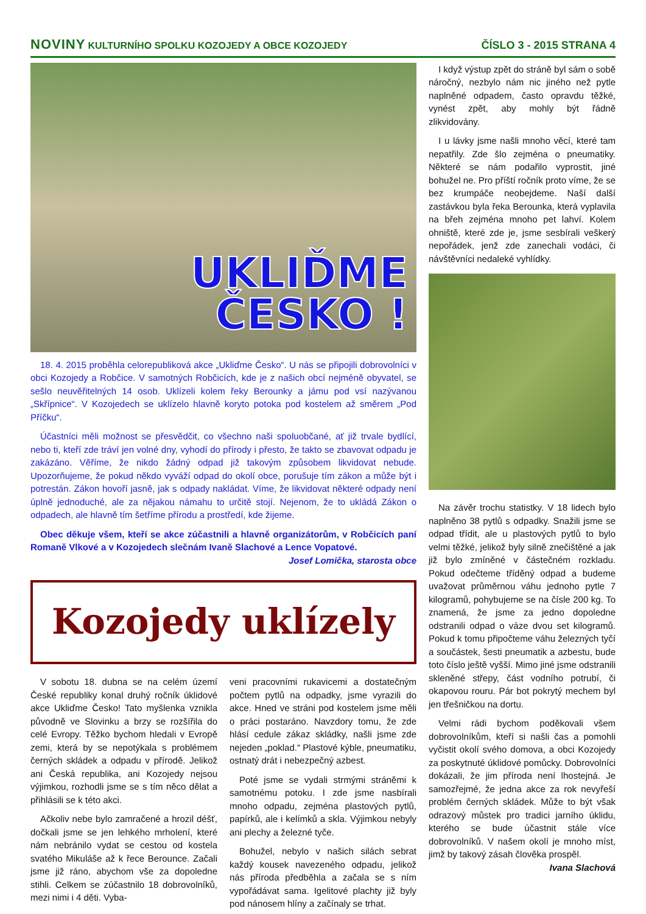NOVINY KULTURNÍHO SPOLKU KOZOJEDY A OBCE KOZOJEDY
ČÍSLO 3 - 2015 STRANA 4
UKLIĎME
ČESKO !
18. 4. 2015 proběhla celorepubliková akce „Ukliďme Česko“. U nás se připojili dobrovolníci v obci Kozojedy a Robčice. V samotných Robčicích, kde je z našich obcí nejméně obyvatel, se sešlo neuvěřitelných 14 osob. Uklízeli kolem řeky Berounky a jámu pod vsí nazývanou „Skřípnice“. V Kozojedech se uklízelo hlavně koryto potoka pod kostelem až směrem „Pod Příčku“.
Účastníci měli možnost se přesvědčit, co všechno naši spoluobčané, ať již trvale bydlící, nebo ti, kteří zde tráví jen volné dny, vyhodí do přírody i přesto, že takto se zbavovat odpadu je zakázáno. Věříme, že nikdo žádný odpad již takovým způsobem likvidovat nebude. Upozorňujeme, že pokud někdo vyváží odpad do okolí obce, porušuje tím zákon a může být i potrestán. Zákon hovoří jasně, jak s odpady nakládat. Víme, že likvidovat některé odpady není úplně jednoduché, ale za nějakou námahu to určitě stojí. Nejenom, že to ukládá Zákon o odpadech, ale hlavně tím šetříme přírodu a prostředí, kde žijeme.
Obec děkuje všem, kteří se akce zúčastnili a hlavně organizátorům, v Robčicích paní Romaně Vlkové a v Kozojedech slečnám Ivaně Slachové a Lence Vopatové.
Josef Lomička, starosta obce
Kozojedy uklízely
V sobotu 18. dubna se na celém území České republiky konal druhý ročník úklidové akce Ukliďme Česko! Tato myšlenka vznikla původně ve Slovinku a brzy se rozšířila do celé Evropy. Těžko bychom hledali v Evropě zemi, která by se nepotýkala s problémem černých skládek a odpadu v přírodě. Jelikož ani Česká republika, ani Kozojedy nejsou výjimkou, rozhodli jsme se s tím něco dělat a přihlásili se k této akci.
Ačkoliv nebe bylo zamračené a hrozil déšť, dočkali jsme se jen lehkého mrholení, které nám nebránilo vydat se cestou od kostela svatého Mikuláše až k řece Berounce. Začali jsme již ráno, abychom vše za dopoledne stihli. Celkem se zúčastnilo 18 dobrovolníků, mezi nimi i 4 děti. Vyba-
veni pracovními rukavicemi a dostatečným počtem pytlů na odpadky, jsme vyrazili do akce. Hned ve stráni pod kostelem jsme měli o práci postaráno. Navzdory tomu, že zde hlásí cedule zákaz skládky, našli jsme zde nejeden „poklad.“ Plastové kýble, pneumatiku, ostnatý drát i nebezpečný azbest.
Poté jsme se vydali strmými stráněmi k samotnému potoku. I zde jsme nasbírali mnoho odpadu, zejména plastových pytlů, papírků, ale i kelímků a skla. Výjimkou nebyly ani plechy a železné tyče.
Bohužel, nebylo v našich silách sebrat každý kousek navezeného odpadu, jelikož nás příroda předběhla a začala se s ním vypořádávat sama. Igelitové plachty již byly pod nánosem hlíny a začínaly se trhat.
I když výstup zpět do stráně byl sám o sobě náročný, nezbylo nám nic jiného než pytle naplněné odpadem, často opravdu těžké, vynést zpět, aby mohly být řádně zlikvidovány.
I u lávky jsme našli mnoho věcí, které tam nepatřily. Zde šlo zejména o pneumatiky. Některé se nám podařilo vyprostit, jiné bohužel ne. Pro příští ročník proto víme, že se bez krumpáče neobejdeme. Naší další zastávkou byla řeka Berounka, která vyplavila na břeh zejména mnoho pet lahví. Kolem ohniště, které zde je, jsme sesbírali veškerý nepořádek, jenž zde zanechali vodáci, či návštěvníci nedaleké vyhlídky.
Na závěr trochu statistky. V 18 lidech bylo naplněno 38 pytlů s odpadky. Snažili jsme se odpad třídit, ale u plastových pytlů to bylo velmi těžké, jelikož byly silně znečištěné a jak již bylo zmíněné v částečném rozkladu. Pokud odečteme tříděný odpad a budeme uvažovat průměrnou váhu jednoho pytle 7 kilogramů, pohybujeme se na čísle 200 kg. To znamená, že jsme za jedno dopoledne odstranili odpad o váze dvou set kilogramů. Pokud k tomu připočteme váhu železných tyčí a součástek, šesti pneumatik a azbestu, bude toto číslo ještě vyšší. Mimo jiné jsme odstranili skleněné střepy, část vodního potrubí, či okapovou rouru. Pár bot pokrytý mechem byl jen třešničkou na dortu.
Velmi rádi bychom poděkovali všem dobrovolníkům, kteří si našli čas a pomohli vyčistit okolí svého domova, a obci Kozojedy za poskytnuté úklidové pomůcky. Dobrovolníci dokázali, že jim příroda není lhostejná. Je samozřejmé, že jedna akce za rok nevyřeší problém černých skládek. Může to být však odrazový můstek pro tradici jarního úklidu, kterého se bude účastnit stále více dobrovolníků. V našem okolí je mnoho míst, jimž by takový zásah člověka prospěl.
Ivana Slachová